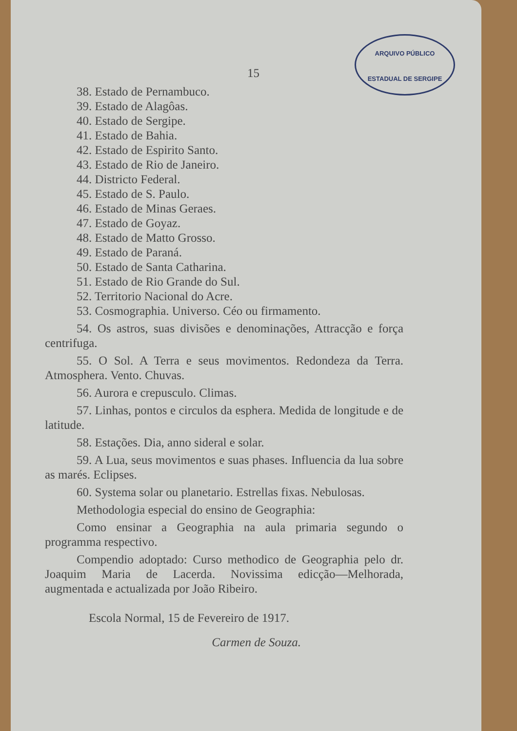ARQUIVO PÚBLICO
ESTADUAL DE SERGIPE
15
38. Estado de Pernambuco.
39. Estado de Alagôas.
40. Estado de Sergipe.
41. Estado de Bahia.
42. Estado de Espirito Santo.
43. Estado de Rio de Janeiro.
44. Districto Federal.
45. Estado de S. Paulo.
46. Estado de Minas Geraes.
47. Estado de Goyaz.
48. Estado de Matto Grosso.
49. Estado de Paraná.
50. Estado de Santa Catharina.
51. Estado de Rio Grande do Sul.
52. Territorio Nacional do Acre.
53. Cosmographia. Universo. Céo ou firmamento.
54. Os astros, suas divisões e denominações, Attracção e força centrifuga.
55. O Sol. A Terra e seus movimentos. Redondeza da Terra. Atmosphera. Vento. Chuvas.
56. Aurora e crepusculo. Climas.
57. Linhas, pontos e circulos da esphera. Medida de longitude e de latitude.
58. Estações. Dia, anno sideral e solar.
59. A Lua, seus movimentos e suas phases. Influencia da lua sobre as marés. Eclipses.
60. Systema solar ou planetario. Estrellas fixas. Nebulosas.
Methodologia especial do ensino de Geographia:
Como ensinar a Geographia na aula primaria segundo o programma respectivo.
Compendio adoptado: Curso methodico de Geographia pelo dr. Joaquim Maria de Lacerda. Novissima edicção—Melhorada, augmentada e actualizada por João Ribeiro.
Escola Normal, 15 de Fevereiro de 1917.
Carmen de Souza.